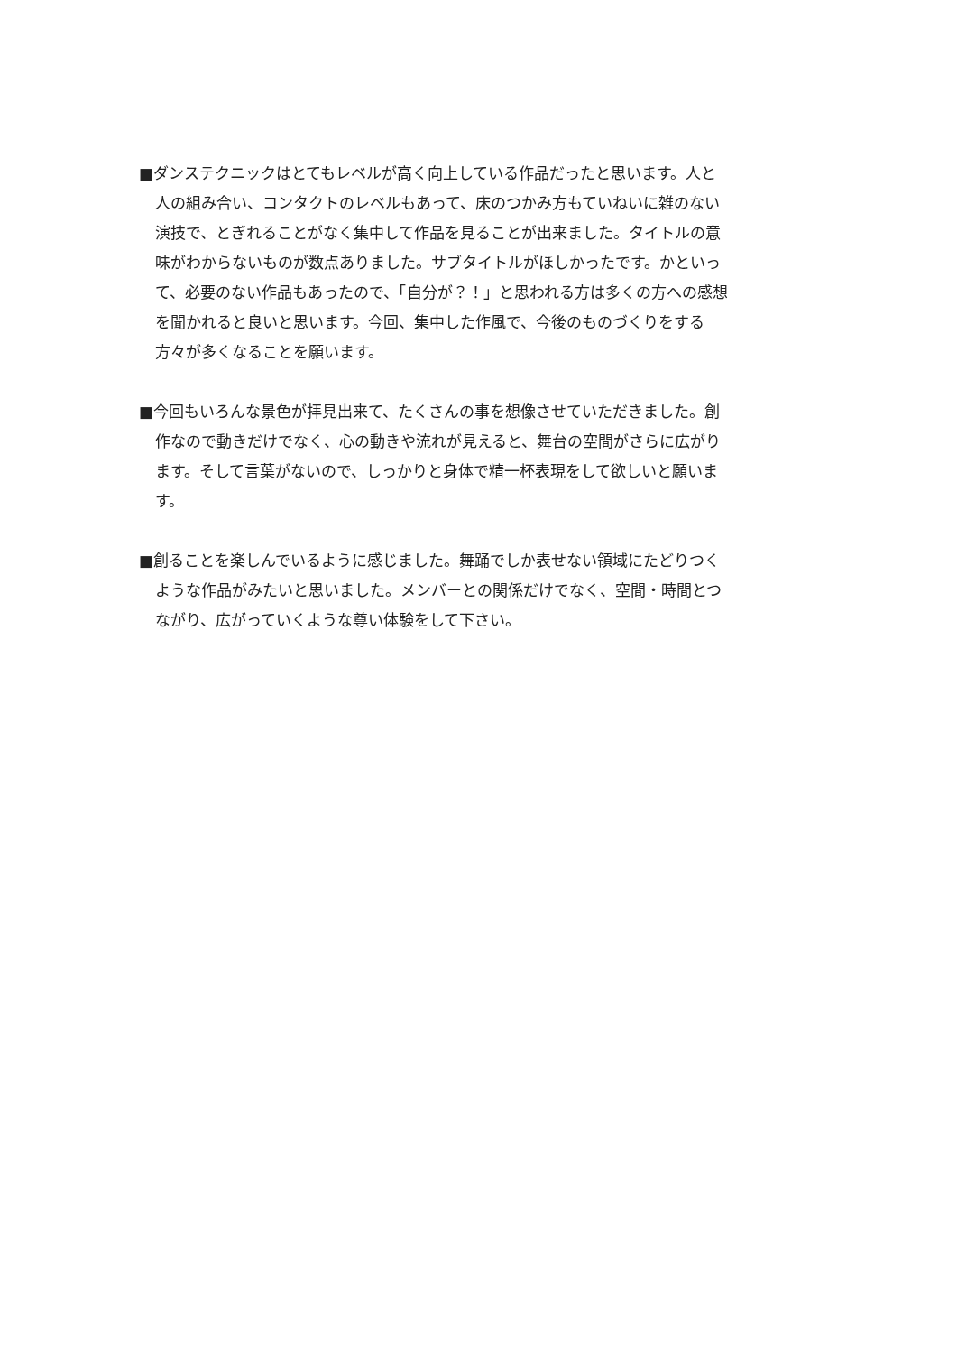■ダンステクニックはとてもレベルが高く向上している作品だったと思います。人と
人の組み合い、コンタクトのレベルもあって、床のつかみ方もていねいに雑のない
演技で、とぎれることがなく集中して作品を見ることが出来ました。タイトルの意
味がわからないものが数点ありました。サブタイトルがほしかったです。かといっ
て、必要のない作品もあったので、「自分が？！」と思われる方は多くの方への感想
を聞かれると良いと思います。今回、集中した作風で、今後のものづくりをする
方々が多くなることを願います。
■今回もいろんな景色が拝見出来て、たくさんの事を想像させていただきました。創
作なので動きだけでなく、心の動きや流れが見えると、舞台の空間がさらに広がり
ます。そして言葉がないので、しっかりと身体で精一杯表現をして欲しいと願いま
す。
■創ることを楽しんでいるように感じました。舞踊でしか表せない領域にたどりつく
ような作品がみたいと思いました。メンバーとの関係だけでなく、空間・時間とつ
ながり、広がっていくような尊い体験をして下さい。